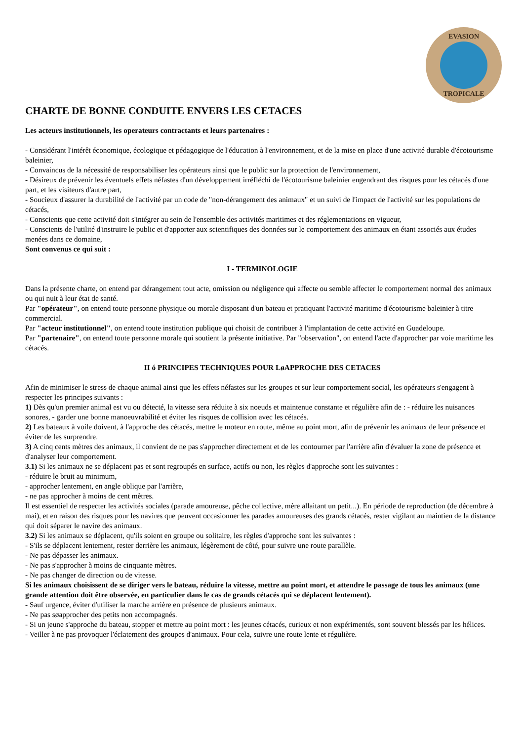EVASION
TROPICALE
CHARTE DE BONNE CONDUITE ENVERS LES CETACES
Les acteurs institutionnels, les operateurs contractants et leurs partenaires :
- Considérant l'intérêt économique, écologique et pédagogique de l'éducation à l'environnement, et de la mise en place d'une activité durable d'écotourisme baleinier,
- Convaincus de la nécessité de responsabiliser les opérateurs ainsi que le public sur la protection de l'environnement,
- Désireux de prévenir les éventuels effets néfastes d'un développement irréfléchi de l'écotourisme baleinier engendrant des risques pour les cétacés d'une part, et les visiteurs d'autre part,
- Soucieux d'assurer la durabilité de l'activité par un code de "non-dérangement des animaux" et un suivi de l'impact de l'activité sur les populations de cétacés,
- Conscients que cette activité doit s'intégrer au sein de l'ensemble des activités maritimes et des réglementations en vigueur,
- Conscients de l'utilité d'instruire le public et d'apporter aux scientifiques des données sur le comportement des animaux en étant associés aux études menées dans ce domaine,
Sont convenus ce qui suit :
I - TERMINOLOGIE
Dans la présente charte, on entend par dérangement tout acte, omission ou négligence qui affecte ou semble affecter le comportement normal des animaux ou qui nuit à leur état de santé.
Par "opérateur", on entend toute personne physique ou morale disposant d'un bateau et pratiquant l'activité maritime d'écotourisme baleinier à titre commercial.
Par "acteur institutionnel", on entend toute institution publique qui choisit de contribuer à l'implantation de cette activité en Guadeloupe.
Par "partenaire", on entend toute personne morale qui soutient la présente initiative. Par "observation", on entend l'acte d'approcher par voie maritime les cétacés.
II ó PRINCIPES TECHNIQUES POUR LøAPPROCHE DES CETACES
Afin de minimiser le stress de chaque animal ainsi que les effets néfastes sur les groupes et sur leur comportement social, les opérateurs s'engagent à respecter les principes suivants :
1) Dès qu'un premier animal est vu ou détecté, la vitesse sera réduite à six noeuds et maintenue constante et régulière afin de : - réduire les nuisances sonores, - garder une bonne manoeuvrabilité et éviter les risques de collision avec les cétacés.
2) Les bateaux à voile doivent, à l'approche des cétacés, mettre le moteur en route, même au point mort, afin de prévenir les animaux de leur présence et éviter de les surprendre.
3) A cinq cents mètres des animaux, il convient de ne pas s'approcher directement et de les contourner par l'arrière afin d'évaluer la zone de présence et d'analyser leur comportement.
3.1) Si les animaux ne se déplacent pas et sont regroupés en surface, actifs ou non, les règles d'approche sont les suivantes :
- réduire le bruit au minimum,
- approcher lentement, en angle oblique par l'arrière,
- ne pas approcher à moins de cent mètres.
Il est essentiel de respecter les activités sociales (parade amoureuse, pêche collective, mère allaitant un petit...). En période de reproduction (de décembre à mai), et en raison des risques pour les navires que peuvent occasionner les parades amoureuses des grands cétacés, rester vigilant au maintien de la distance qui doit séparer le navire des animaux.
3.2) Si les animaux se déplacent, qu'ils soient en groupe ou solitaire, les règles d'approche sont les suivantes :
- S'ils se déplacent lentement, rester derrière les animaux, légèrement de côté, pour suivre une route parallèle.
- Ne pas dépasser les animaux.
- Ne pas s'approcher à moins de cinquante mètres.
- Ne pas changer de direction ou de vitesse.
Si les animaux choisissent de se diriger vers le bateau, réduire la vitesse, mettre au point mort, et attendre le passage de tous les animaux (une grande attention doit être observée, en particulier dans le cas de grands cétacés qui se déplacent lentement).
- Sauf urgence, éviter d'utiliser la marche arrière en présence de plusieurs animaux.
- Ne pas søapprocher des petits non accompagnés.
- Si un jeune s'approche du bateau, stopper et mettre au point mort : les jeunes cétacés, curieux et non expérimentés, sont souvent blessés par les hélices.
- Veiller à ne pas provoquer l'éclatement des groupes d'animaux. Pour cela, suivre une route lente et régulière.